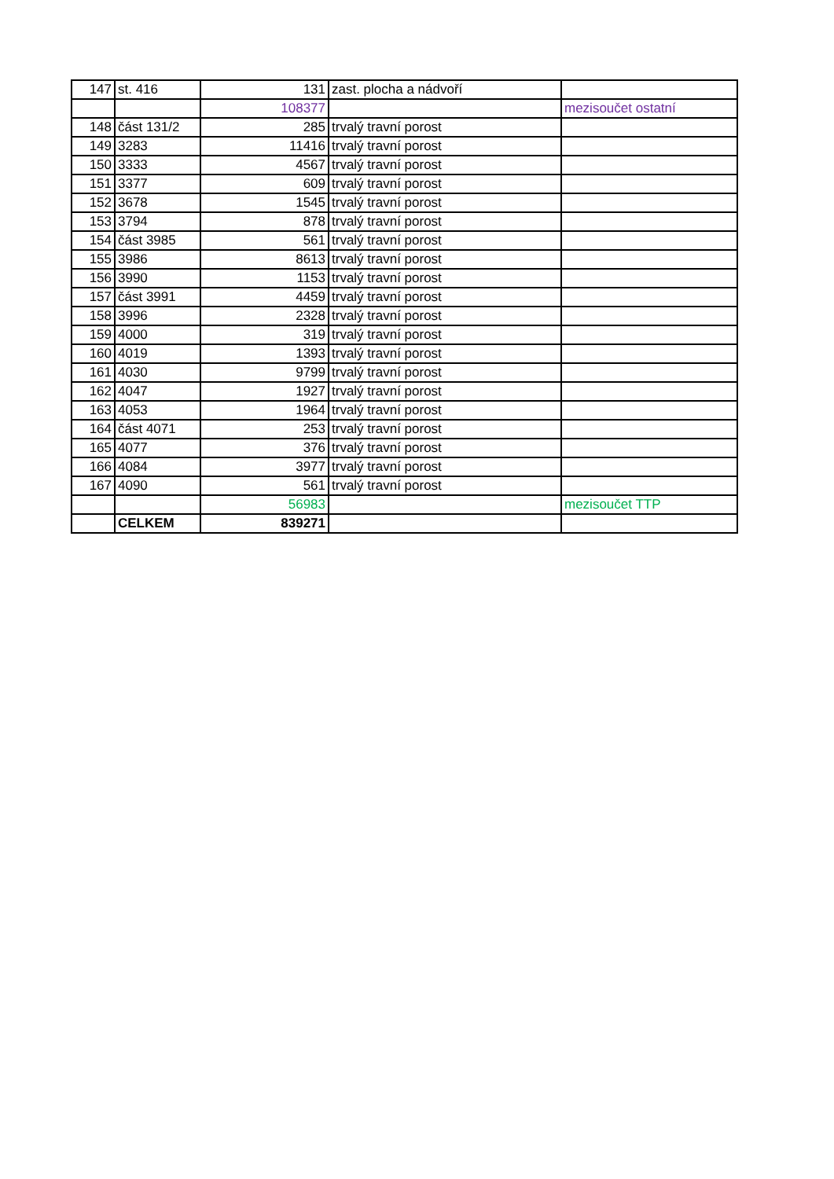| 147 | st. 416 | 131 | zast. plocha a nádvoří | |
| | | 108377 | | mezisoučet ostatní |
| 148 | část 131/2 | 285 | trvalý travní porost | |
| 149 | 3283 | 11416 | trvalý travní porost | |
| 150 | 3333 | 4567 | trvalý travní porost | |
| 151 | 3377 | 609 | trvalý travní porost | |
| 152 | 3678 | 1545 | trvalý travní porost | |
| 153 | 3794 | 878 | trvalý travní porost | |
| 154 | část 3985 | 561 | trvalý travní porost | |
| 155 | 3986 | 8613 | trvalý travní porost | |
| 156 | 3990 | 1153 | trvalý travní porost | |
| 157 | část 3991 | 4459 | trvalý travní porost | |
| 158 | 3996 | 2328 | trvalý travní porost | |
| 159 | 4000 | 319 | trvalý travní porost | |
| 160 | 4019 | 1393 | trvalý travní porost | |
| 161 | 4030 | 9799 | trvalý travní porost | |
| 162 | 4047 | 1927 | trvalý travní porost | |
| 163 | 4053 | 1964 | trvalý travní porost | |
| 164 | část 4071 | 253 | trvalý travní porost | |
| 165 | 4077 | 376 | trvalý travní porost | |
| 166 | 4084 | 3977 | trvalý travní porost | |
| 167 | 4090 | 561 | trvalý travní porost | |
| | | 56983 | | mezisoučet TTP |
| | CELKEM | 839271 | | |